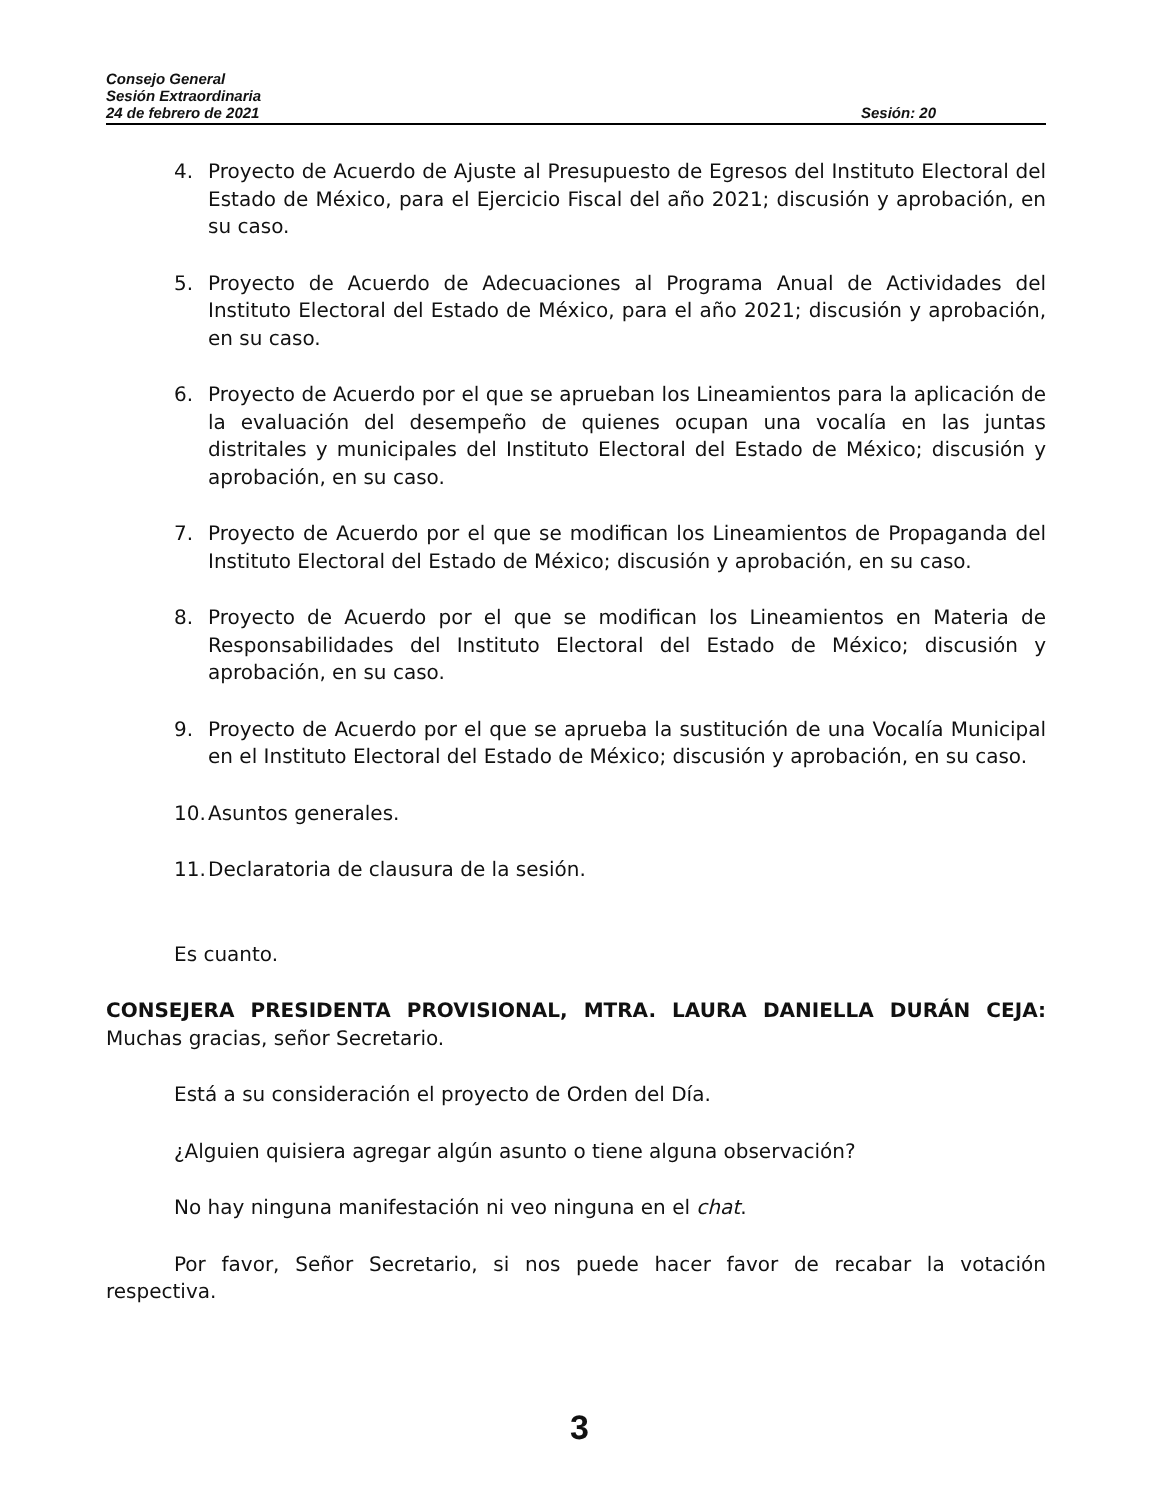Consejo General
Sesión Extraordinaria
24 de febrero de 2021 Sesión: 20
4. Proyecto de Acuerdo de Ajuste al Presupuesto de Egresos del Instituto Electoral del Estado de México, para el Ejercicio Fiscal del año 2021; discusión y aprobación, en su caso.
5. Proyecto de Acuerdo de Adecuaciones al Programa Anual de Actividades del Instituto Electoral del Estado de México, para el año 2021; discusión y aprobación, en su caso.
6. Proyecto de Acuerdo por el que se aprueban los Lineamientos para la aplicación de la evaluación del desempeño de quienes ocupan una vocalía en las juntas distritales y municipales del Instituto Electoral del Estado de México; discusión y aprobación, en su caso.
7. Proyecto de Acuerdo por el que se modifican los Lineamientos de Propaganda del Instituto Electoral del Estado de México; discusión y aprobación, en su caso.
8. Proyecto de Acuerdo por el que se modifican los Lineamientos en Materia de Responsabilidades del Instituto Electoral del Estado de México; discusión y aprobación, en su caso.
9. Proyecto de Acuerdo por el que se aprueba la sustitución de una Vocalía Municipal en el Instituto Electoral del Estado de México; discusión y aprobación, en su caso.
10. Asuntos generales.
11. Declaratoria de clausura de la sesión.
Es cuanto.
CONSEJERA PRESIDENTA PROVISIONAL, MTRA. LAURA DANIELLA DURÁN CEJA: Muchas gracias, señor Secretario.
Está a su consideración el proyecto de Orden del Día.
¿Alguien quisiera agregar algún asunto o tiene alguna observación?
No hay ninguna manifestación ni veo ninguna en el chat.
Por favor, Señor Secretario, si nos puede hacer favor de recabar la votación respectiva.
3